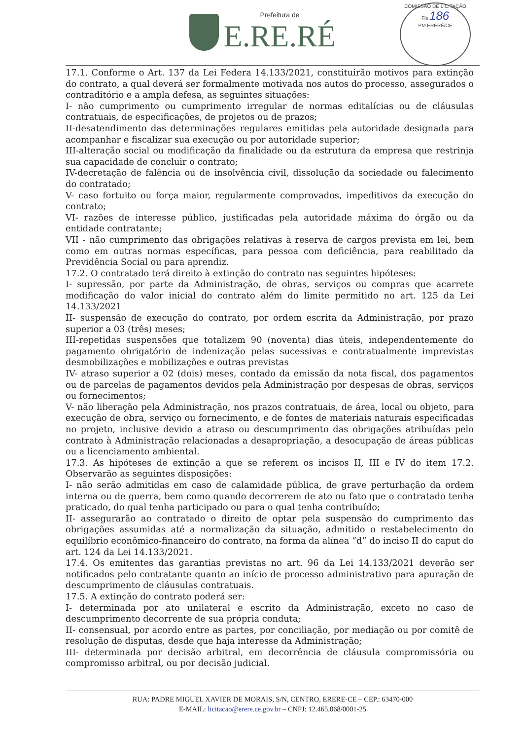Prefeitura de
E.RE.RÉ
COMISSÃO DE LICITAÇÃO
Fls 186
PM ERERÉ/CE
17.1. Conforme o Art. 137 da Lei Federa 14.133/2021, constituirão motivos para extinção do contrato, a qual deverá ser formalmente motivada nos autos do processo, assegurados o contraditório e a ampla defesa, as seguintes situações:
I- não cumprimento ou cumprimento irregular de normas editalícias ou de cláusulas contratuais, de especificações, de projetos ou de prazos;
II-desatendimento das determinações regulares emitidas pela autoridade designada para acompanhar e fiscalizar sua execução ou por autoridade superior;
III-alteração social ou modificação da finalidade ou da estrutura da empresa que restrinja sua capacidade de concluir o contrato;
IV-decretação de falência ou de insolvência civil, dissolução da sociedade ou falecimento do contratado;
V- caso fortuito ou força maior, regularmente comprovados, impeditivos da execução do contrato;
VI- razões de interesse público, justificadas pela autoridade máxima do órgão ou da entidade contratante;
VII - não cumprimento das obrigações relativas à reserva de cargos prevista em lei, bem como em outras normas específicas, para pessoa com deficiência, para reabilitado da Previdência Social ou para aprendiz.
17.2. O contratado terá direito à extinção do contrato nas seguintes hipóteses:
I- supressão, por parte da Administração, de obras, serviços ou compras que acarrete modificação do valor inicial do contrato além do limite permitido no art. 125 da Lei 14.133/2021
II- suspensão de execução do contrato, por ordem escrita da Administração, por prazo superior a 03 (três) meses;
III-repetidas suspensões que totalizem 90 (noventa) dias úteis, independentemente do pagamento obrigatório de indenização pelas sucessivas e contratualmente imprevistas desmobilizações e mobilizações e outras previstas
IV- atraso superior a 02 (dois) meses, contado da emissão da nota fiscal, dos pagamentos ou de parcelas de pagamentos devidos pela Administração por despesas de obras, serviços ou fornecimentos;
V- não liberação pela Administração, nos prazos contratuais, de área, local ou objeto, para execução de obra, serviço ou fornecimento, e de fontes de materiais naturais especificadas no projeto, inclusive devido a atraso ou descumprimento das obrigações atribuídas pelo contrato à Administração relacionadas a desapropriação, a desocupação de áreas públicas ou a licenciamento ambiental.
17.3. As hipóteses de extinção a que se referem os incisos II, III e IV do item 17.2. Observarão as seguintes disposições:
I- não serão admitidas em caso de calamidade pública, de grave perturbação da ordem interna ou de guerra, bem como quando decorrerem de ato ou fato que o contratado tenha praticado, do qual tenha participado ou para o qual tenha contribuído;
II- assegurarão ao contratado o direito de optar pela suspensão do cumprimento das obrigações assumidas até a normalização da situação, admitido o restabelecimento do equilíbrio econômico-financeiro do contrato, na forma da alínea “d” do inciso II do caput do art. 124 da Lei 14.133/2021.
17.4. Os emitentes das garantias previstas no art. 96 da Lei 14.133/2021 deverão ser notificados pelo contratante quanto ao início de processo administrativo para apuração de descumprimento de cláusulas contratuais.
17.5. A extinção do contrato poderá ser:
I- determinada por ato unilateral e escrito da Administração, exceto no caso de descumprimento decorrente de sua própria conduta;
II- consensual, por acordo entre as partes, por conciliação, por mediação ou por comitê de resolução de disputas, desde que haja interesse da Administração;
III- determinada por decisão arbitral, em decorrência de cláusula compromissória ou compromisso arbitral, ou por decisão judicial.
RUA: PADRE MIGUEL XAVIER DE MORAIS, S/N, CENTRO, ERERE-CE – CEP.: 63470-000
E-MAIL: licitacao@erere.ce.gov.br – CNPJ: 12.465.068/0001-25